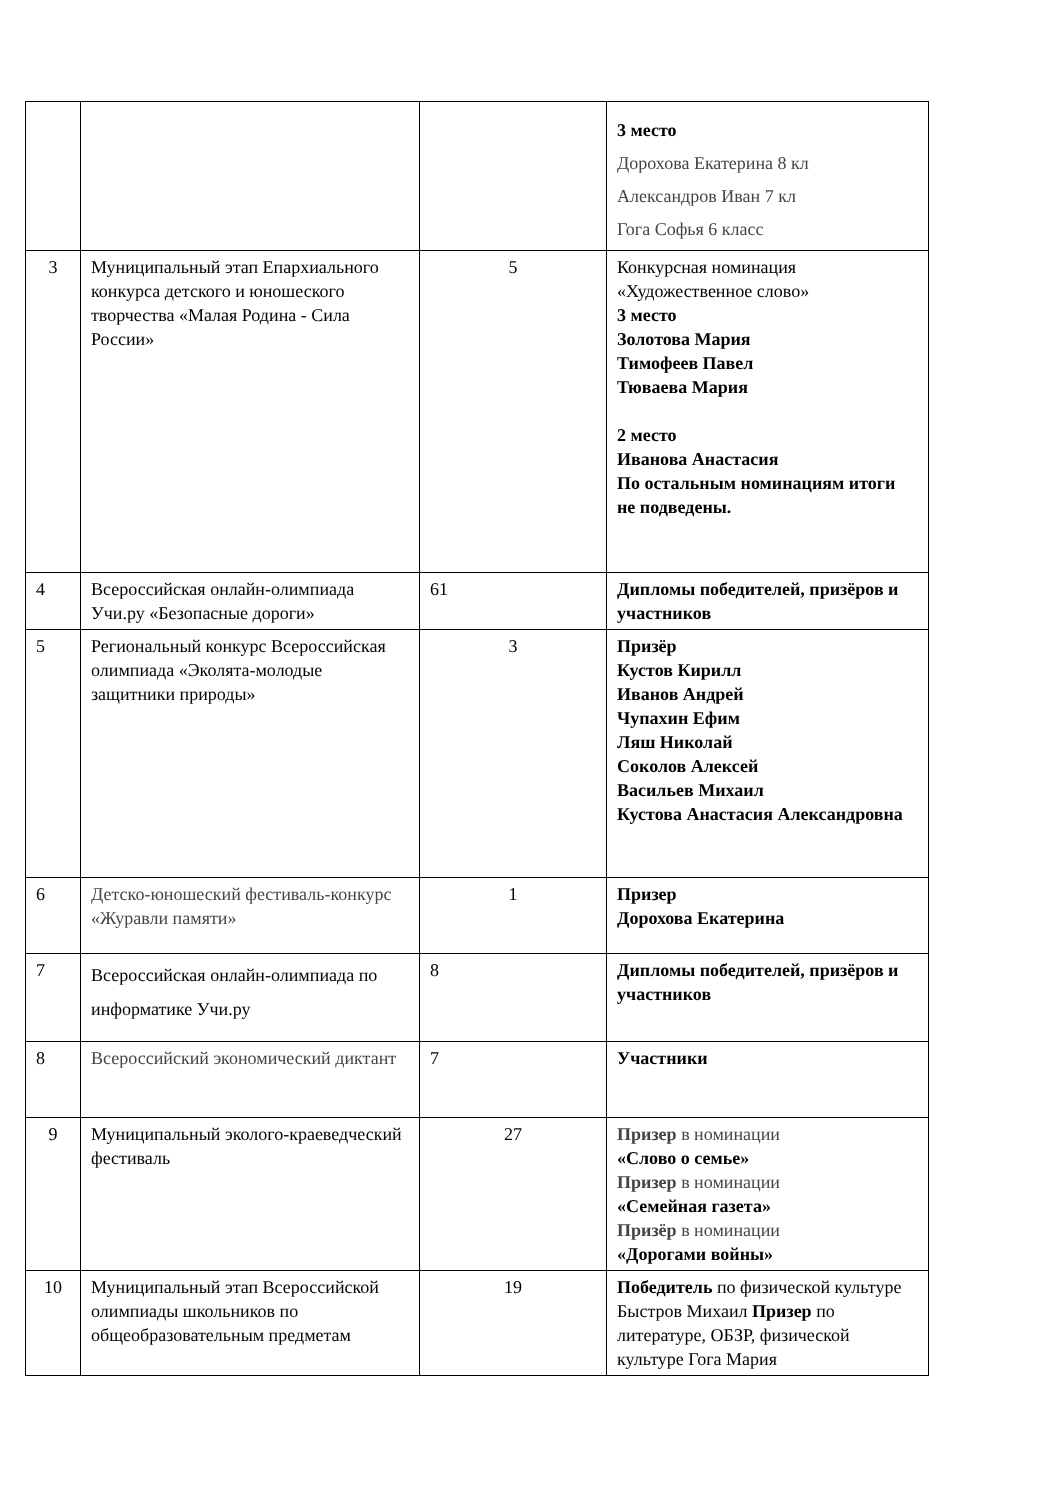| | | | 3 место Дорохова Екатерина 8 кл Александров Иван 7 кл Гога Софья 6 класс |
| 3 | Муниципальный этап Епархиального конкурса детского и юношеского творчества «Малая Родина - Сила России» | 5 | Конкурсная номинация «Художественное слово» 3 место Золотова Мария Тимофеев Павел Тюваева Мария 2 место Иванова Анастасия По остальным номинациям итоги не подведены. |
| 4 | Всероссийская онлайн-олимпиада Учи.ру «Безопасные дороги» | 61 | Дипломы победителей, призёров и участников |
| 5 | Региональный конкурс Всероссийская олимпиада «Эколята-молодые защитники природы» | 3 | Призёр Кустов Кирилл Иванов Андрей Чупахин Ефим Ляш Николай Соколов Алексей Васильев Михаил Кустова Анастасия Александровна |
| 6 | Детско-юношеский фестиваль-конкурс «Журавли памяти» | 1 | Призер Дорохова Екатерина |
| 7 | Всероссийская онлайн-олимпиада по информатике Учи.ру | 8 | Дипломы победителей, призёров и участников |
| 8 | Всероссийский экономический диктант | 7 | Участники |
| 9 | Муниципальный эколого-краеведческий фестиваль | 27 | Призер в номинации «Слово о семье» Призер в номинации «Семейная газета» Призёр в номинации «Дорогами войны» |
| 10 | Муниципальный этап Всероссийской олимпиады школьников по общеобразовательным предметам | 19 | Победитель по физической культуре Быстров Михаил Призер по литературе, ОБЗР, физической культуре Гога Мария |